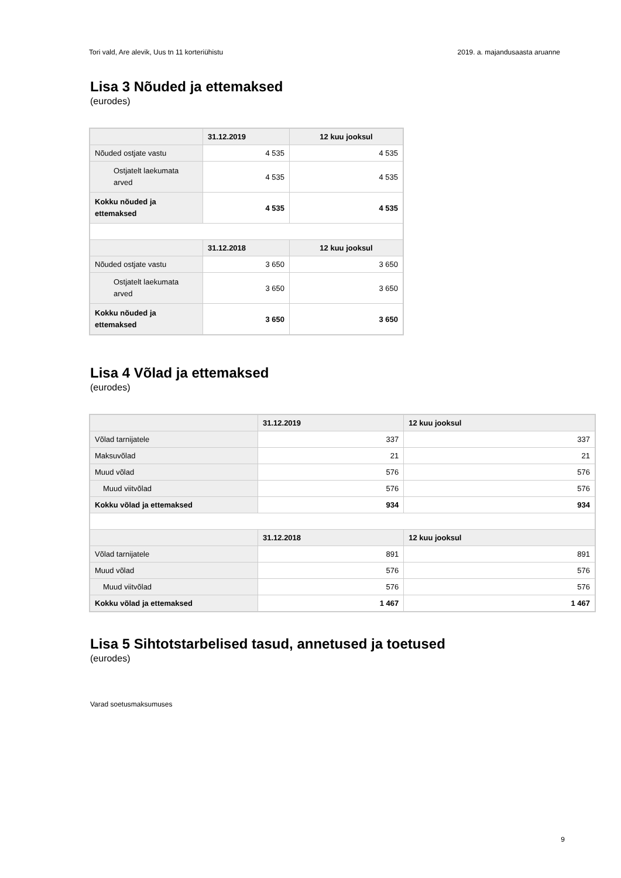Tori vald, Are alevik, Uus tn 11 korteriühistu 2019. a. majandusaasta aruanne
Lisa 3 Nõuded ja ettemaksed
(eurodes)
| | 31.12.2019 | 12 kuu jooksul |
| Nõuded ostjate vastu | 4 535 | 4 535 |
| Ostjatelt laekumata arved | 4 535 | 4 535 |
| Kokku nõuded ja ettemaksed | 4 535 | 4 535 |
| | 31.12.2018 | 12 kuu jooksul |
| Nõuded ostjate vastu | 3 650 | 3 650 |
| Ostjatelt laekumata arved | 3 650 | 3 650 |
| Kokku nõuded ja ettemaksed | 3 650 | 3 650 |
Lisa 4 Võlad ja ettemaksed
(eurodes)
| | 31.12.2019 | 12 kuu jooksul |
| Võlad tarnijatele | 337 | 337 |
| Maksuvõlad | 21 | 21 |
| Muud võlad | 576 | 576 |
| Muud viitvõlad | 576 | 576 |
| Kokku võlad ja ettemaksed | 934 | 934 |
| | 31.12.2018 | 12 kuu jooksul |
| Võlad tarnijatele | 891 | 891 |
| Muud võlad | 576 | 576 |
| Muud viitvõlad | 576 | 576 |
| Kokku võlad ja ettemaksed | 1 467 | 1 467 |
Lisa 5 Sihtotstarbelised tasud, annetused ja toetused
(eurodes)
Varad soetusmaksumuses
9